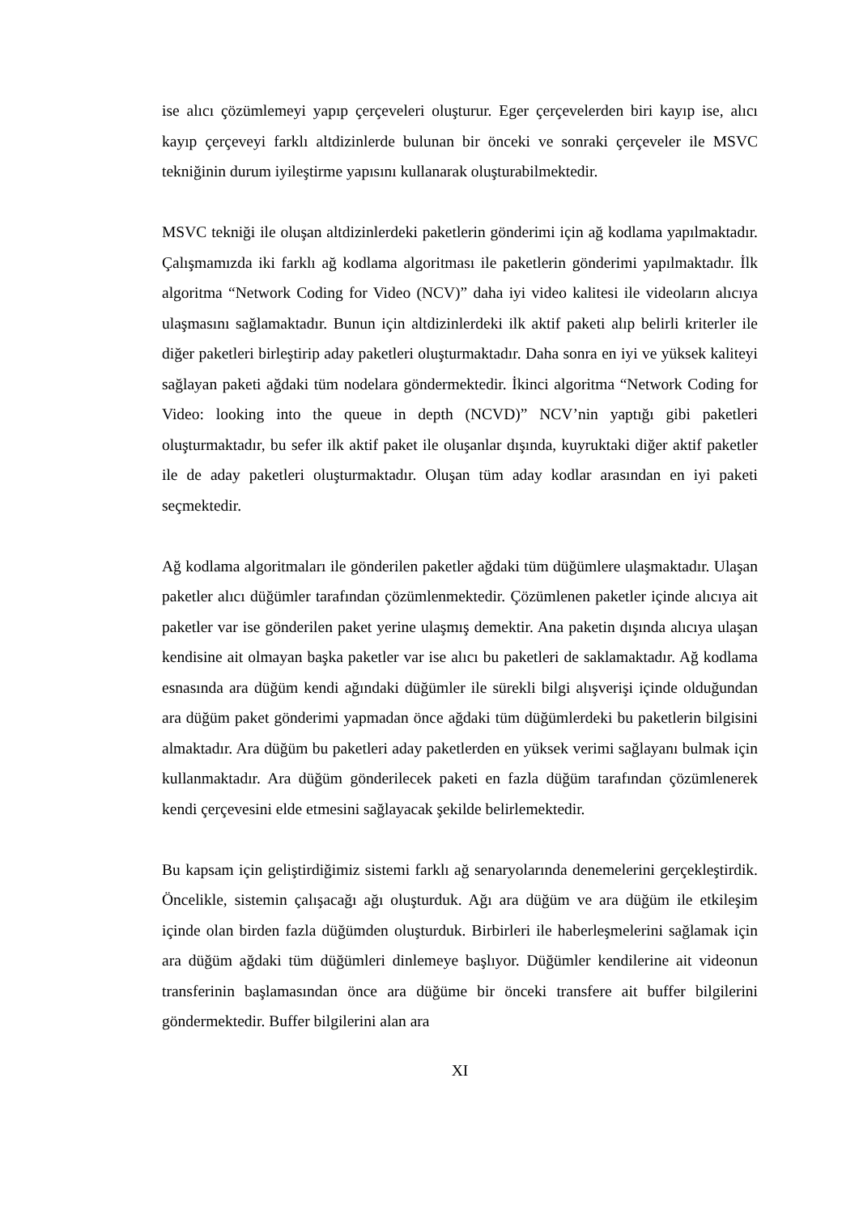ise alıcı çözümlemeyi yapıp çerçeveleri oluşturur. Eger çerçevelerden biri kayıp ise, alıcı kayıp çerçeveyi farklı altdizinlerde bulunan bir önceki ve sonraki çerçeveler ile MSVC tekniğinin durum iyileştirme yapısını kullanarak oluşturabilmektedir.
MSVC tekniği ile oluşan altdizinlerdeki paketlerin gönderimi için ağ kodlama yapılmaktadır. Çalışmamızda iki farklı ağ kodlama algoritması ile paketlerin gönderimi yapılmaktadır. İlk algoritma “Network Coding for Video (NCV)” daha iyi video kalitesi ile videoların alıcıya ulaşmasını sağlamaktadır. Bunun için altdizinlerdeki ilk aktif paketi alıp belirli kriterler ile diğer paketleri birleştirip aday paketleri oluşturmaktadır. Daha sonra en iyi ve yüksek kaliteyi sağlayan paketi ağdaki tüm nodelara göndermektedir. İkinci algoritma “Network Coding for Video: looking into the queue in depth (NCVD)” NCV’nin yaptığı gibi paketleri oluşturmaktadır, bu sefer ilk aktif paket ile oluşanlar dışında, kuyruktaki diğer aktif paketler ile de aday paketleri oluşturmaktadır. Oluşan tüm aday kodlar arasından en iyi paketi seçmektedir.
Ağ kodlama algoritmaları ile gönderilen paketler ağdaki tüm düğümlere ulaşmaktadır. Ulaşan paketler alıcı düğümler tarafından çözümlenmektedir. Çözümlenen paketler içinde alıcıya ait paketler var ise gönderilen paket yerine ulaşmış demektir. Ana paketin dışında alıcıya ulaşan kendisine ait olmayan başka paketler var ise alıcı bu paketleri de saklamaktadır. Ağ kodlama esnasında ara düğüm kendi ağındaki düğümler ile sürekli bilgi alışverişi içinde olduğundan ara düğüm paket gönderimi yapmadan önce ağdaki tüm düğümlerdeki bu paketlerin bilgisini almaktadır. Ara düğüm bu paketleri aday paketlerden en yüksek verimi sağlayanı bulmak için kullanmaktadır. Ara düğüm gönderilecek paketi en fazla düğüm tarafından çözümlenerek kendi çerçevesini elde etmesini sağlayacak şekilde belirlemektedir.
Bu kapsam için geliştirdiğimiz sistemi farklı ağ senaryolarında denemelerini gerçekleştirdik. Öncelikle, sistemin çalışacağı ağı oluşturduk. Ağı ara düğüm ve ara düğüm ile etkileşim içinde olan birden fazla düğümden oluşturduk. Birbirleri ile haberleşmelerini sağlamak için ara düğüm ağdaki tüm düğümleri dinlemeye başlıyor. Düğümler kendilerine ait videonun transferinin başlamasından önce ara düğüme bir önceki transfere ait buffer bilgilerini göndermektedir. Buffer bilgilerini alan ara
XI